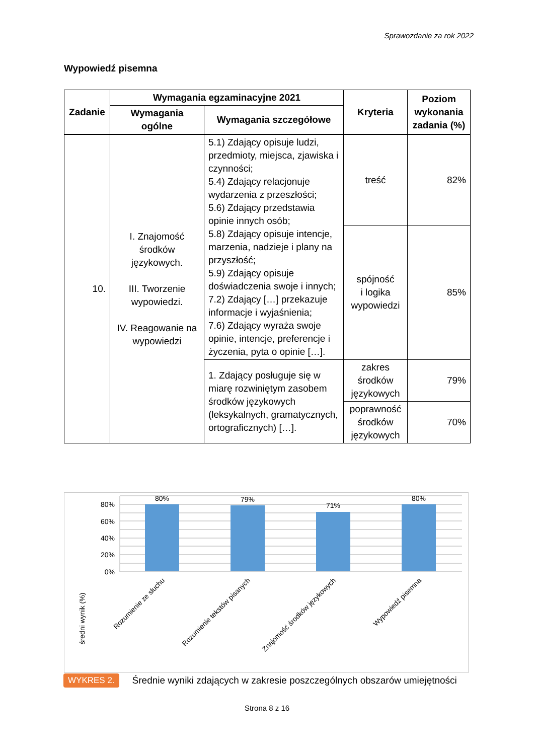Sprawozdanie za rok 2022
Wypowiedź pisemna
| Zadanie | Wymagania egzaminacyjne 2021 | | Kryteria | Poziom wykonania zadania (%) |
| --- | --- | --- | --- | --- |
| | Wymagania ogólne | Wymagania szczegółowe | | |
| 10. | I. Znajomość środków językowych. III. Tworzenie wypowiedzi. IV. Reagowanie na wypowiedzi | 5.1) Zdający opisuje ludzi, przedmioty, miejsca, zjawiska i czynności; 5.4) Zdający relacjonuje wydarzenia z przeszłości; 5.6) Zdający przedstawia opinie innych osób; 5.8) Zdający opisuje intencje, marzenia, nadzieje i plany na przyszłość; 5.9) Zdający opisuje doświadczenia swoje i innych; 7.2) Zdający […] przekazuje informacje i wyjaśnienia; 7.6) Zdający wyraża swoje opinie, intencje, preferencje i życzenia, pyta o opinie […]. | treść | 82% |
| | | | spójność i logika wypowiedzi | 85% |
| | | 1. Zdający posługuje się w miarę rozwiniętym zasobem środków językowych (leksykalnych, gramatycznych, ortograficznych) […]. | zakres środków językowych | 79% |
| | | | poprawność środków językowych | 70% |
80%
60%
40%
20%
0%
80%
79%
71%
80%
średni wynik (%)
Rozumienie ze słuchu
Rozumienie tekstów pisanych
Znajomość środków językowych
Wypowiedź pisemna
WYKRES 2. Średnie wyniki zdających w zakresie poszczególnych obszarów umiejętności
Strona 8 z 16